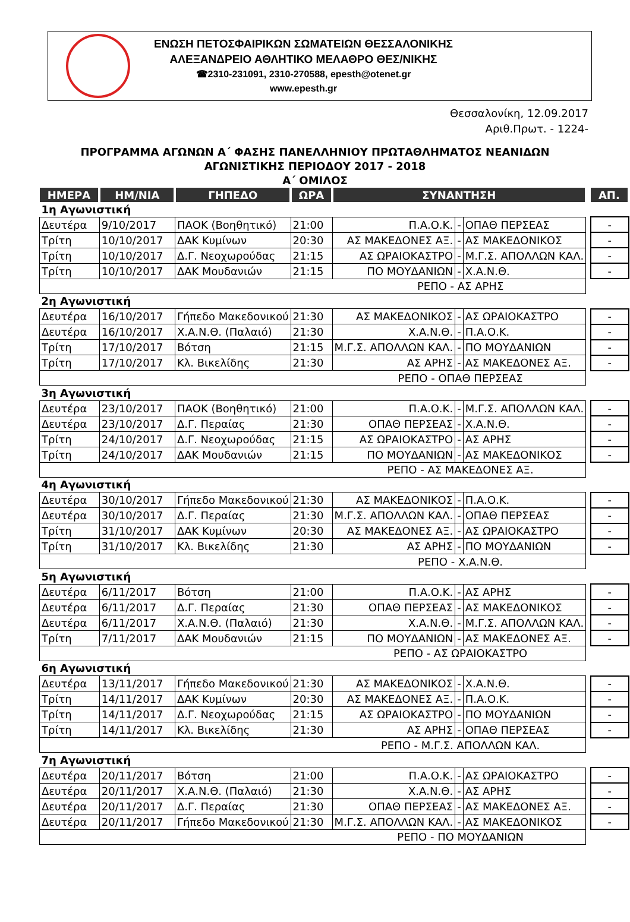ΕΝΩΣΗ ΠΕΤΟΣΦΑΙΡΙΚΩΝ ΣΩΜΑΤΕΙΩΝ ΘΕΣΣΑΛΟΝΙΚΗΣ
ΑΛΕΞΑΝΔΡΕΙΟ ΑΘΛΗΤΙΚΟ ΜΕΛΑΘΡΟ ΘΕΣ/ΝΙΚΗΣ
☎2310-231091, 2310-270588, epesth@otenet.gr
www.epesth.gr
Θεσσαλονίκη, 12.09.2017
Αριθ.Πρωτ. - 1224-
ΠΡΟΓΡΑΜΜΑ ΑΓΩΝΩΝ Α΄ ΦΑΣΗΣ ΠΑΝΕΛΛΗΝΙΟΥ ΠΡΩΤΑΘΛΗΜΑΤΟΣ ΝΕΑΝΙΔΩΝ
ΑΓΩΝΙΣΤΙΚΗΣ ΠΕΡΙΟΔΟΥ 2017 - 2018
Α΄ ΟΜΙΛΟΣ
| ΗΜΕΡΑ | ΗΜ/ΝΙΑ | ΓΗΠΕΔΟ | ΩΡΑ | ΣΥΝΑΝΤΗΣΗ | | | | ΑΠ. |
| --- | --- | --- | --- | --- | --- | --- | --- | --- |
| 1η Αγωνιστική | | | | | | | | |
| Δευτέρα | 9/10/2017 | ΠΑΟΚ (Βοηθητικό) | 21:00 | Π.Α.Ο.Κ. | - | ΟΠΑΘ ΠΕΡΣΕΑΣ | | - |
| Τρίτη | 10/10/2017 | ΔΑΚ Κυμίνων | 20:30 | ΑΣ ΜΑΚΕΔΟΝΕΣ ΑΞ. | - | ΑΣ ΜΑΚΕΔΟΝΙΚΟΣ | | - |
| Τρίτη | 10/10/2017 | Δ.Γ. Νεοχωρούδας | 21:15 | ΑΣ ΩΡΑΙΟΚΑΣΤΡΟ | - | Μ.Γ.Σ. ΑΠΟΛΛΩΝ ΚΑΛ. | | - |
| Τρίτη | 10/10/2017 | ΔΑΚ Μουδανιών | 21:15 | ΠΟ ΜΟΥΔΑΝΙΩΝ | - | Χ.Α.Ν.Θ. | | - |
| ΡΕΠΟ - ΑΣ ΑΡΗΣ | | | | | | | | |
| 2η Αγωνιστική | | | | | | | | |
| Δευτέρα | 16/10/2017 | Γήπεδο Μακεδονικού | 21:30 | ΑΣ ΜΑΚΕΔΟΝΙΚΟΣ | - | ΑΣ ΩΡΑΙΟΚΑΣΤΡΟ | | - |
| Δευτέρα | 16/10/2017 | Χ.Α.Ν.Θ. (Παλαιό) | 21:30 | Χ.Α.Ν.Θ. | - | Π.Α.Ο.Κ. | | - |
| Τρίτη | 17/10/2017 | Βότση | 21:15 | Μ.Γ.Σ. ΑΠΟΛΛΩΝ ΚΑΛ. | - | ΠΟ ΜΟΥΔΑΝΙΩΝ | | - |
| Τρίτη | 17/10/2017 | Κλ. Βικελίδης | 21:30 | ΑΣ ΑΡΗΣ | - | ΑΣ ΜΑΚΕΔΟΝΕΣ ΑΞ. | | - |
| ΡΕΠΟ - ΟΠΑΘ ΠΕΡΣΕΑΣ | | | | | | | | |
| 3η Αγωνιστική | | | | | | | | |
| Δευτέρα | 23/10/2017 | ΠΑΟΚ (Βοηθητικό) | 21:00 | Π.Α.Ο.Κ. | - | Μ.Γ.Σ. ΑΠΟΛΛΩΝ ΚΑΛ. | | - |
| Δευτέρα | 23/10/2017 | Δ.Γ. Περαίας | 21:30 | ΟΠΑΘ ΠΕΡΣΕΑΣ | - | Χ.Α.Ν.Θ. | | - |
| Τρίτη | 24/10/2017 | Δ.Γ. Νεοχωρούδας | 21:15 | ΑΣ ΩΡΑΙΟΚΑΣΤΡΟ | - | ΑΣ ΑΡΗΣ | | - |
| Τρίτη | 24/10/2017 | ΔΑΚ Μουδανιών | 21:15 | ΠΟ ΜΟΥΔΑΝΙΩΝ | - | ΑΣ ΜΑΚΕΔΟΝΙΚΟΣ | | - |
| ΡΕΠΟ - ΑΣ ΜΑΚΕΔΟΝΕΣ ΑΞ. | | | | | | | | |
| 4η Αγωνιστική | | | | | | | | |
| Δευτέρα | 30/10/2017 | Γήπεδο Μακεδονικού | 21:30 | ΑΣ ΜΑΚΕΔΟΝΙΚΟΣ | - | Π.Α.Ο.Κ. | | - |
| Δευτέρα | 30/10/2017 | Δ.Γ. Περαίας | 21:30 | Μ.Γ.Σ. ΑΠΟΛΛΩΝ ΚΑΛ. | - | ΟΠΑΘ ΠΕΡΣΕΑΣ | | - |
| Τρίτη | 31/10/2017 | ΔΑΚ Κυμίνων | 20:30 | ΑΣ ΜΑΚΕΔΟΝΕΣ ΑΞ. | - | ΑΣ ΩΡΑΙΟΚΑΣΤΡΟ | | - |
| Τρίτη | 31/10/2017 | Κλ. Βικελίδης | 21:30 | ΑΣ ΑΡΗΣ | - | ΠΟ ΜΟΥΔΑΝΙΩΝ | | - |
| ΡΕΠΟ - Χ.Α.Ν.Θ. | | | | | | | | |
| 5η Αγωνιστική | | | | | | | | |
| Δευτέρα | 6/11/2017 | Βότση | 21:00 | Π.Α.Ο.Κ. | - | ΑΣ ΑΡΗΣ | | - |
| Δευτέρα | 6/11/2017 | Δ.Γ. Περαίας | 21:30 | ΟΠΑΘ ΠΕΡΣΕΑΣ | - | ΑΣ ΜΑΚΕΔΟΝΙΚΟΣ | | - |
| Δευτέρα | 6/11/2017 | Χ.Α.Ν.Θ. (Παλαιό) | 21:30 | Χ.Α.Ν.Θ. | - | Μ.Γ.Σ. ΑΠΟΛΛΩΝ ΚΑΛ. | | - |
| Τρίτη | 7/11/2017 | ΔΑΚ Μουδανιών | 21:15 | ΠΟ ΜΟΥΔΑΝΙΩΝ | - | ΑΣ ΜΑΚΕΔΟΝΕΣ ΑΞ. | | - |
| ΡΕΠΟ - ΑΣ ΩΡΑΙΟΚΑΣΤΡΟ | | | | | | | | |
| 6η Αγωνιστική | | | | | | | | |
| Δευτέρα | 13/11/2017 | Γήπεδο Μακεδονικού | 21:30 | ΑΣ ΜΑΚΕΔΟΝΙΚΟΣ | - | Χ.Α.Ν.Θ. | | - |
| Τρίτη | 14/11/2017 | ΔΑΚ Κυμίνων | 20:30 | ΑΣ ΜΑΚΕΔΟΝΕΣ ΑΞ. | - | Π.Α.Ο.Κ. | | - |
| Τρίτη | 14/11/2017 | Δ.Γ. Νεοχωρούδας | 21:15 | ΑΣ ΩΡΑΙΟΚΑΣΤΡΟ | - | ΠΟ ΜΟΥΔΑΝΙΩΝ | | - |
| Τρίτη | 14/11/2017 | Κλ. Βικελίδης | 21:30 | ΑΣ ΑΡΗΣ | - | ΟΠΑΘ ΠΕΡΣΕΑΣ | | - |
| ΡΕΠΟ - Μ.Γ.Σ. ΑΠΟΛΛΩΝ ΚΑΛ. | | | | | | | | |
| 7η Αγωνιστική | | | | | | | | |
| Δευτέρα | 20/11/2017 | Βότση | 21:00 | Π.Α.Ο.Κ. | - | ΑΣ ΩΡΑΙΟΚΑΣΤΡΟ | | - |
| Δευτέρα | 20/11/2017 | Χ.Α.Ν.Θ. (Παλαιό) | 21:30 | Χ.Α.Ν.Θ. | - | ΑΣ ΑΡΗΣ | | - |
| Δευτέρα | 20/11/2017 | Δ.Γ. Περαίας | 21:30 | ΟΠΑΘ ΠΕΡΣΕΑΣ | - | ΑΣ ΜΑΚΕΔΟΝΕΣ ΑΞ. | | - |
| Δευτέρα | 20/11/2017 | Γήπεδο Μακεδονικού | 21:30 | Μ.Γ.Σ. ΑΠΟΛΛΩΝ ΚΑΛ. | - | ΑΣ ΜΑΚΕΔΟΝΙΚΟΣ | | - |
| ΡΕΠΟ - ΠΟ ΜΟΥΔΑΝΙΩΝ | | | | | | | | |